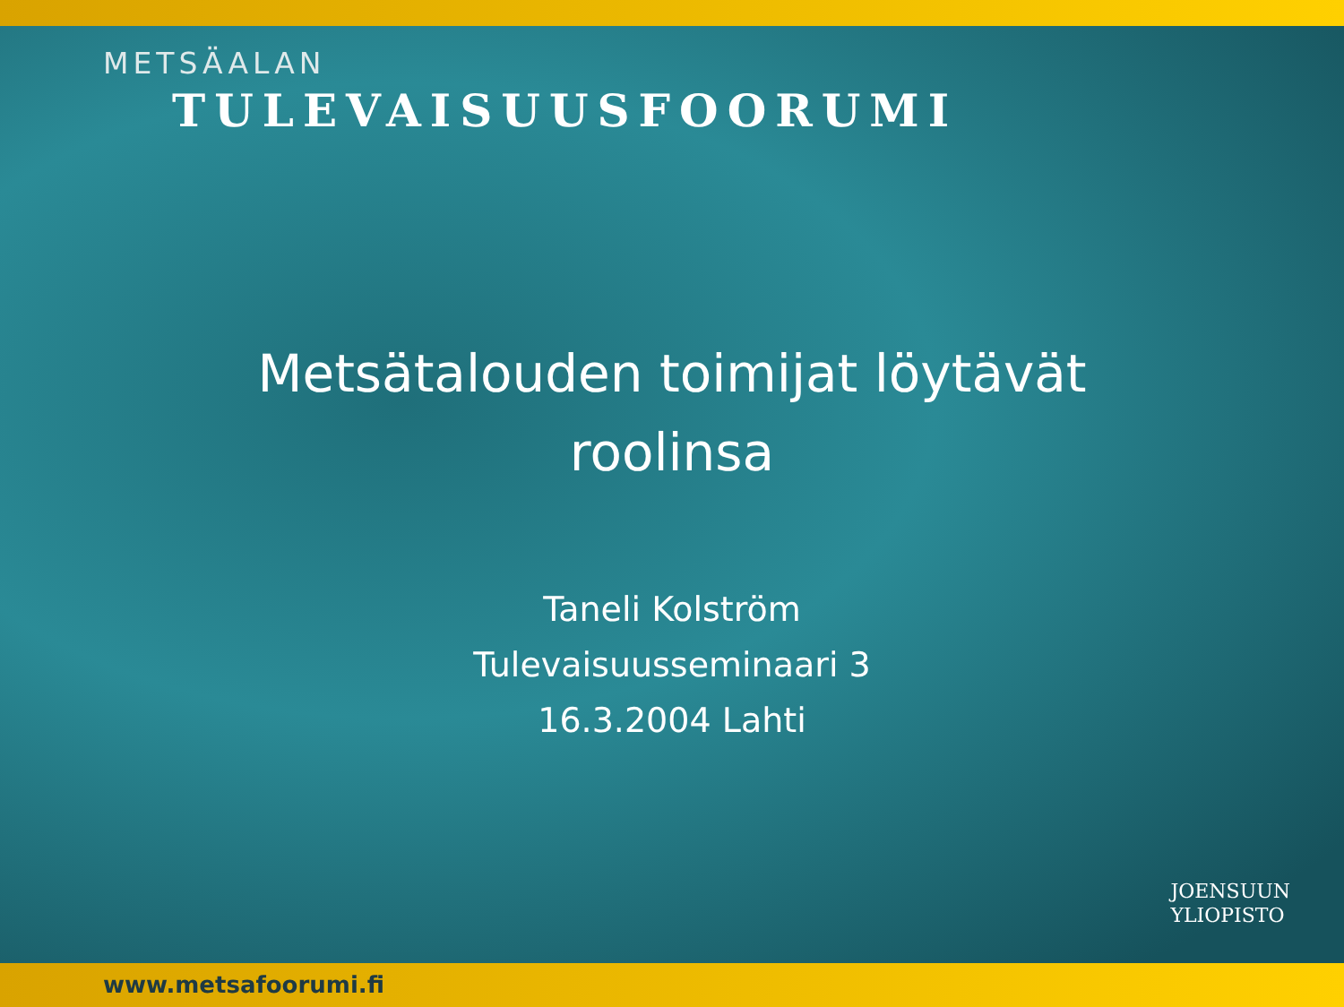METSÄALAN
TULEVAISUUSFOORUMI
Metsätalouden toimijat löytävät
roolinsa
Taneli Kolström
Tulevaisuusseminaari 3
16.3.2004 Lahti
JOENSUUN
YLIOPISTO
www.metsafoorumi.fi